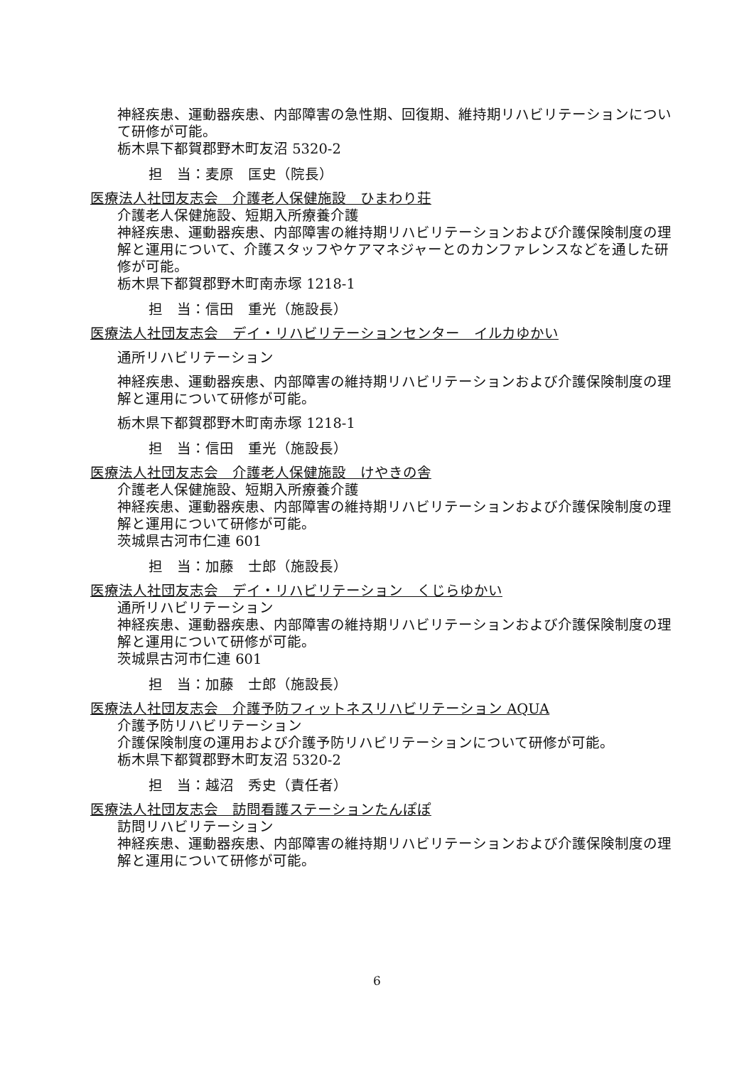神経疾患、運動器疾患、内部障害の急性期、回復期、維持期リハビリテーションについて研修が可能。
栃木県下都賀郡野木町友沼 5320-2
担　当：麦原　匡史（院長）
医療法人社団友志会　介護老人保健施設　ひまわり荘
介護老人保健施設、短期入所療養介護
神経疾患、運動器疾患、内部障害の維持期リハビリテーションおよび介護保険制度の理解と運用について、介護スタッフやケアマネジャーとのカンファレンスなどを通した研修が可能。
栃木県下都賀郡野木町南赤塚 1218-1
担　当：信田　重光（施設長）
医療法人社団友志会　デイ・リハビリテーションセンター　イルカゆかい
通所リハビリテーション
神経疾患、運動器疾患、内部障害の維持期リハビリテーションおよび介護保険制度の理解と運用について研修が可能。
栃木県下都賀郡野木町南赤塚 1218-1
担　当：信田　重光（施設長）
医療法人社団友志会　介護老人保健施設　けやきの舎
介護老人保健施設、短期入所療養介護
神経疾患、運動器疾患、内部障害の維持期リハビリテーションおよび介護保険制度の理解と運用について研修が可能。
茨城県古河市仁連 601
担　当：加藤　士郎（施設長）
医療法人社団友志会　デイ・リハビリテーション　くじらゆかい
通所リハビリテーション
神経疾患、運動器疾患、内部障害の維持期リハビリテーションおよび介護保険制度の理解と運用について研修が可能。
茨城県古河市仁連 601
担　当：加藤　士郎（施設長）
医療法人社団友志会　介護予防フィットネスリハビリテーション AQUA
介護予防リハビリテーション
介護保険制度の運用および介護予防リハビリテーションについて研修が可能。
栃木県下都賀郡野木町友沼 5320-2
担　当：越沼　秀史（責任者）
医療法人社団友志会　訪問看護ステーションたんぽぽ
訪問リハビリテーション
神経疾患、運動器疾患、内部障害の維持期リハビリテーションおよび介護保険制度の理解と運用について研修が可能。
6